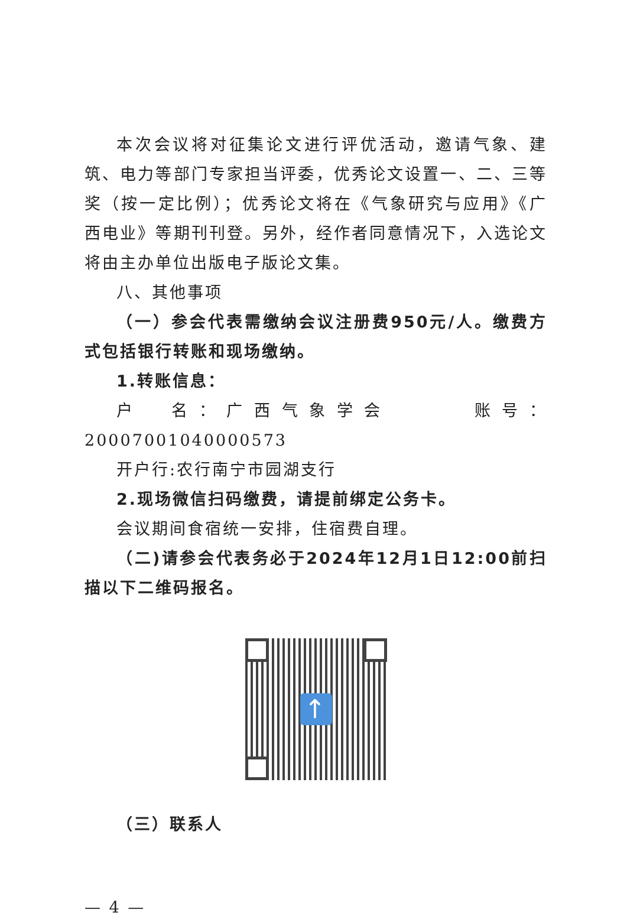本次会议将对征集论文进行评优活动，邀请气象、建筑、电力等部门专家担当评委，优秀论文设置一、二、三等奖（按一定比例）；优秀论文将在《气象研究与应用》《广西电业》等期刊刊登。另外，经作者同意情况下，入选论文将由主办单位出版电子版论文集。
八、其他事项
（一）参会代表需缴纳会议注册费950元/人。缴费方式包括银行转账和现场缴纳。
1.转账信息：
户　名：广西气象学会　　　账号：20007001040000573
开户行:农行南宁市园湖支行
2.现场微信扫码缴费，请提前绑定公务卡。
会议期间食宿统一安排，住宿费自理。
（二)请参会代表务必于2024年12月1日12:00前扫描以下二维码报名。
↑
（三）联系人
— 4 —